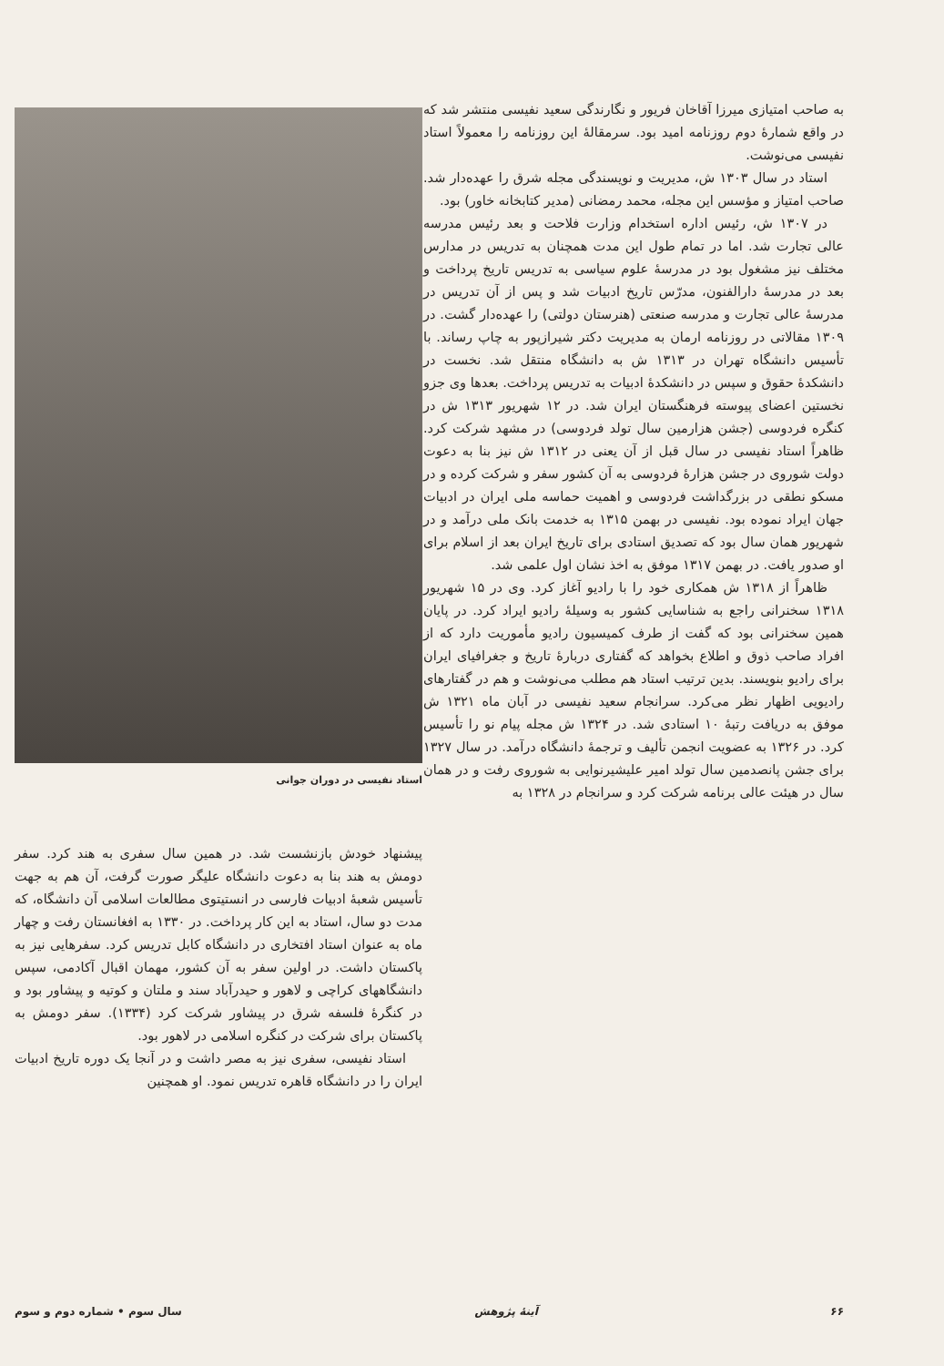به صاحب امتیازی میرزا آقاخان فریور و نگارندگی سعید نفیسی منتشر شد که در واقع شمارهٔ دوم روزنامه امید بود. سرمقالهٔ این روزنامه را معمولاً استاد نفیسی می‌نوشت.
استاد در سال ۱۳۰۳ ش، مدیریت و نویسندگی مجله شرق را عهده‌دار شد. صاحب امتیاز و مؤسس این مجله، محمد رمضانی (مدیر کتابخانه خاور) بود.
در ۱۳۰۷ ش، رئیس اداره استخدام وزارت فلاحت و بعد رئیس مدرسه عالی تجارت شد. اما در تمام طول این مدت همچنان به تدریس در مدارس مختلف نیز مشغول بود در مدرسهٔ علوم سیاسی به تدریس تاریخ پرداخت و بعد در مدرسهٔ دارالفنون، مدرّس تاریخ ادبیات شد و پس از آن تدریس در مدرسهٔ عالی تجارت و مدرسه صنعتی (هنرستان دولتی) را عهده‌دار گشت. در ۱۳۰۹ مقالاتی در روزنامه ارمان به مدیریت دکتر شیرازپور به چاپ رساند. با تأسیس دانشگاه تهران در ۱۳۱۳ ش به دانشگاه منتقل شد. نخست در دانشکدهٔ حقوق و سپس در دانشکدهٔ ادبیات به تدریس پرداخت. بعدها وی جزو نخستین اعضای پیوسته فرهنگستان ایران شد. در ۱۲ شهریور ۱۳۱۳ ش در کنگره فردوسی (جشن هزارمین سال تولد فردوسی) در مشهد شرکت کرد. ظاهراً استاد نفیسی در سال قبل از آن یعنی در ۱۳۱۲ ش نیز بنا به دعوت دولت شوروی در جشن هزارهٔ فردوسی به آن کشور سفر و شرکت کرده و در مسکو نطقی در بزرگداشت فردوسی و اهمیت حماسه ملی ایران در ادبیات جهان ایراد نموده بود. نفیسی در بهمن ۱۳۱۵ به خدمت بانک ملی درآمد و در شهریور همان سال بود که تصدیق استادی برای تاریخ ایران بعد از اسلام برای او صدور یافت. در بهمن ۱۳۱۷ موفق به اخذ نشان اول علمی شد.
ظاهراً از ۱۳۱۸ ش همکاری خود را با رادیو آغاز کرد. وی در ۱۵ شهریور ۱۳۱۸ سخنرانی راجع به شناسایی کشور به وسیلهٔ رادیو ایراد کرد. در پایان همین سخنرانی بود که گفت از طرف کمیسیون رادیو مأموریت دارد که از افراد صاحب ذوق و اطلاع بخواهد که گفتاری دربارهٔ تاریخ و جغرافیای ایران برای رادیو بنویسند. بدین ترتیب استاد هم مطلب می‌نوشت و هم در گفتارهای رادیویی اظهار نظر می‌کرد. سرانجام سعید نفیسی در آبان ماه ۱۳۲۱ ش موفق به دریافت رتبهٔ ۱۰ استادی شد. در ۱۳۲۴ ش مجله پیام نو را تأسیس کرد. در ۱۳۲۶ به عضویت انجمن تألیف و ترجمهٔ دانشگاه درآمد. در سال ۱۳۲۷ برای جشن پانصدمین سال تولد امیر علیشیرنوایی به شوروی رفت و در همان سال در هیئت عالی برنامه شرکت کرد و سرانجام در ۱۳۲۸ به
استاد نفیسی در دوران جوانی
پیشنهاد خودش بازنشست شد. در همین سال سفری به هند کرد. سفر دومش به هند بنا به دعوت دانشگاه علیگر صورت گرفت، آن هم به جهت تأسیس شعبهٔ ادبیات فارسی در انستیتوی مطالعات اسلامی آن دانشگاه، که مدت دو سال، استاد به این کار پرداخت. در ۱۳۳۰ به افغانستان رفت و چهار ماه به عنوان استاد افتخاری در دانشگاه کابل تدریس کرد. سفرهایی نیز به پاکستان داشت. در اولین سفر به آن کشور، مهمان اقبال آکادمی، سپس دانشگاههای کراچی و لاهور و حیدرآباد سند و ملتان و کوتیه و پیشاور بود و در کنگرهٔ فلسفه شرق در پیشاور شرکت کرد (۱۳۳۴). سفر دومش به پاکستان برای شرکت در کنگره اسلامی در لاهور بود.
استاد نفیسی، سفری نیز به مصر داشت و در آنجا یک دوره تاریخ ادبیات ایران را در دانشگاه قاهره تدریس نمود. او همچنین
۶۶ آینهٔ پژوهش سال سوم • شماره دوم و سوم